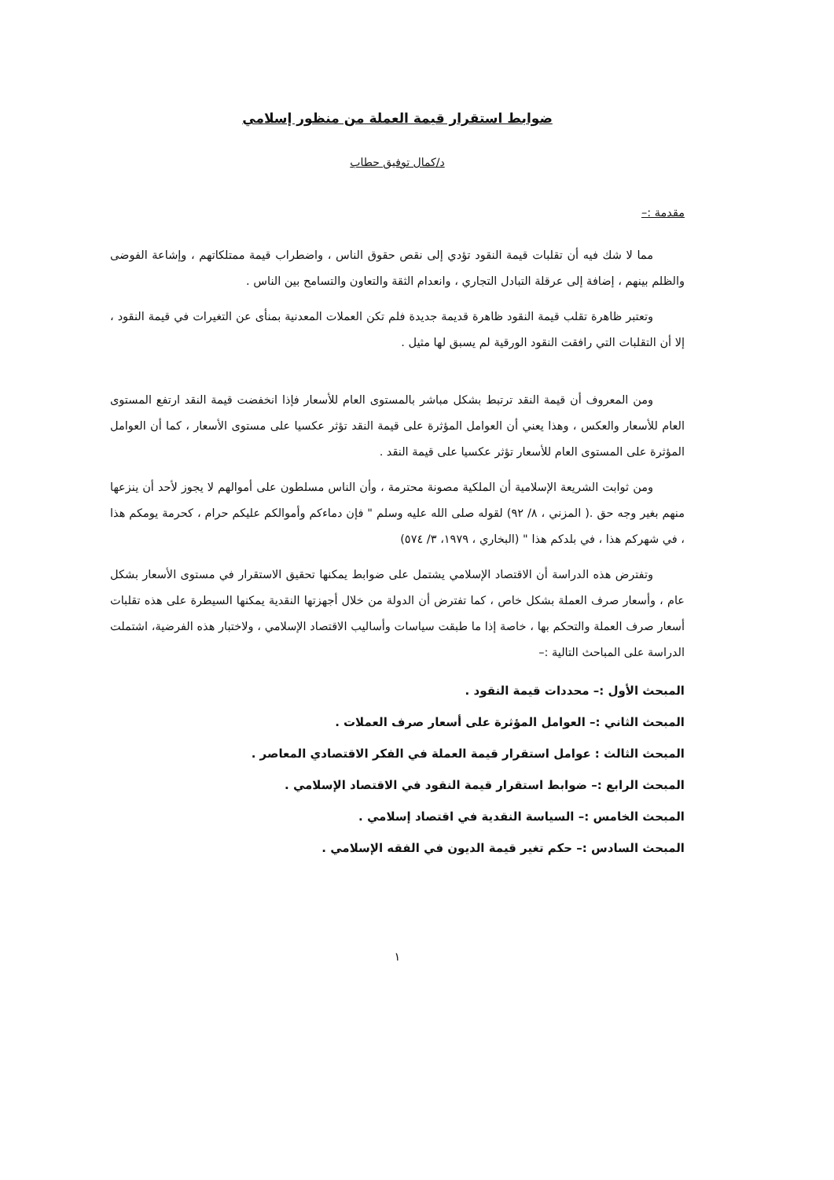ضوابط استقرار قيمة العملة من منظور إسلامي
د/كمال توفيق حطاب
مقدمة :–
مما لا شك فيه أن تقلبات قيمة النقود تؤدي إلى نقص حقوق الناس ، واضطراب قيمة ممتلكاتهم ، وإشاعة الفوضى والظلم بينهم ، إضافة إلى عرقلة التبادل التجاري ، وانعدام الثقة والتعاون والتسامح بين الناس .
وتعتبر ظاهرة تقلب قيمة النقود ظاهرة قديمة جديدة فلم تكن العملات المعدنية بمنأى عن التغيرات في قيمة النقود ، إلا أن التقلبات التي رافقت النقود الورقية لم يسبق لها مثيل .
ومن المعروف أن قيمة النقد ترتبط بشكل مباشر بالمستوى العام للأسعار فإذا انخفضت قيمة النقد ارتفع المستوى العام للأسعار والعكس ، وهذا يعني أن العوامل المؤثرة على قيمة النقد تؤثر عكسيا على مستوى الأسعار ، كما أن العوامل المؤثرة على المستوى العام للأسعار تؤثر عكسيا على قيمة النقد .
ومن ثوابت الشريعة الإسلامية أن الملكية مصونة محترمة ، وأن الناس مسلطون على أموالهم لا يجوز لأحد أن ينزعها منهم بغير وجه حق .( المزني ، ٨/ ٩٢) لقوله صلى الله عليه وسلم " فإن دماءكم وأموالكم عليكم حرام ، كحرمة يومكم هذا ، في شهركم هذا ، في بلدكم هذا " (البخاري ، ١٩٧٩، ٣/ ٥٧٤)
وتفترض هذه الدراسة أن الاقتصاد الإسلامي يشتمل على ضوابط يمكنها تحقيق الاستقرار في مستوى الأسعار بشكل عام ، وأسعار صرف العملة بشكل خاص ، كما تفترض أن الدولة من خلال أجهزتها النقدية يمكنها السيطرة على هذه تقلبات أسعار صرف العملة والتحكم بها ، خاصة إذا ما طبقت سياسات وأساليب الاقتصاد الإسلامي ، ولاختبار هذه الفرضية، اشتملت الدراسة على المباحث التالية :–
المبحث الأول :– محددات قيمة النقود .
المبحث الثاني :– العوامل المؤثرة على أسعار صرف العملات .
المبحث الثالث : عوامل استقرار قيمة العملة في الفكر الاقتصادي المعاصر .
المبحث الرابع :– ضوابط استقرار قيمة النقود في الاقتصاد الإسلامي .
المبحث الخامس :– السياسة النقدية في اقتصاد إسلامي .
المبحث السادس :– حكم تغير قيمة الديون في الفقه الإسلامي .
١